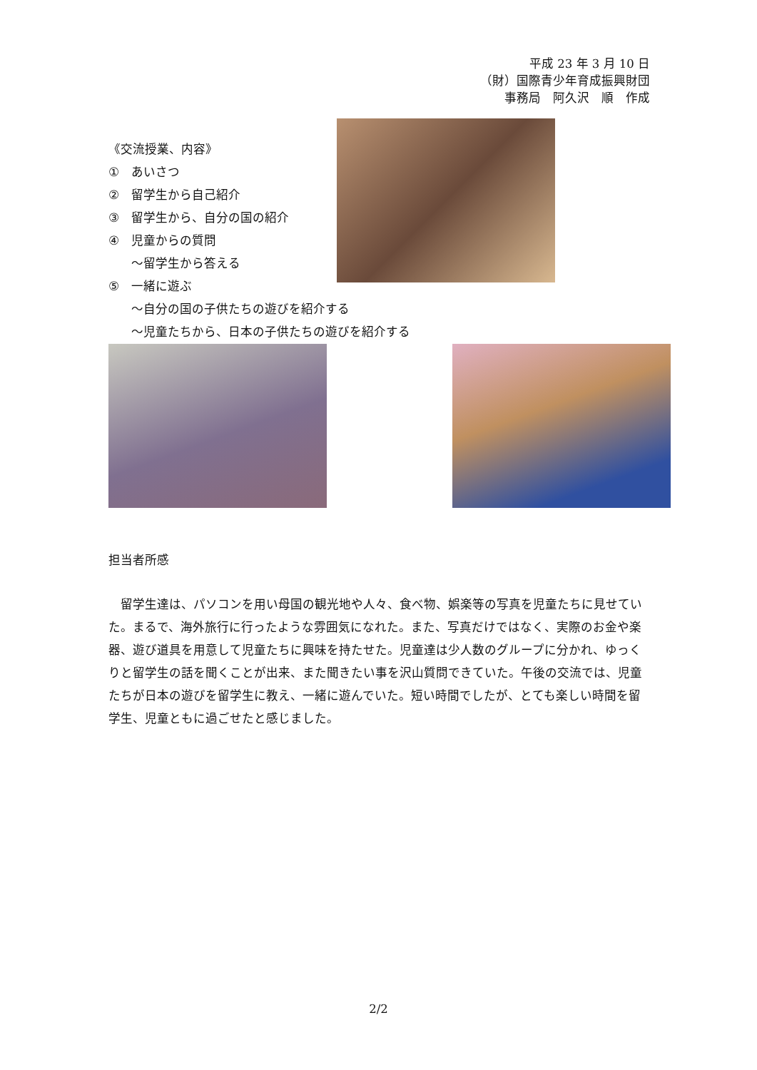平成 23 年 3 月 10 日
（財）国際青少年育成振興財団
事務局　阿久沢　順　作成
《交流授業、内容》
① あいさつ
② 留学生から自己紹介
③ 留学生から、自分の国の紹介
④ 児童からの質問
～留学生から答える
⑤ 一緒に遊ぶ
～自分の国の子供たちの遊びを紹介する
～児童たちから、日本の子供たちの遊びを紹介する
担当者所感
留学生達は、パソコンを用い母国の観光地や人々、食べ物、娯楽等の写真を児童たちに見せていた。まるで、海外旅行に行ったような雰囲気になれた。また、写真だけではなく、実際のお金や楽器、遊び道具を用意して児童たちに興味を持たせた。児童達は少人数のグループに分かれ、ゆっくりと留学生の話を聞くことが出来、また聞きたい事を沢山質問できていた。午後の交流では、児童たちが日本の遊びを留学生に教え、一緒に遊んでいた。短い時間でしたが、とても楽しい時間を留学生、児童ともに過ごせたと感じました。
2/2